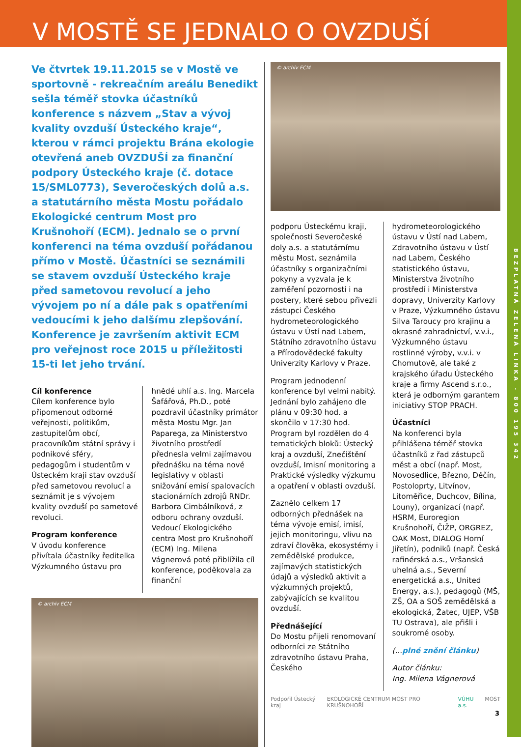V MOSTĚ SE JEDNALO O OVZDUŠÍ
BEZPLATNÁ ZELENÁ LINKA - 800 195 342
Ve čtvrtek 19.11.2015 se v Mostě ve sportovně - rekreačním areálu Benedikt sešla téměř stovka účastníků konference s názvem „Stav a vývoj kvality ovzduší Ústeckého kraje“, kterou v rámci projektu Brána ekologie otevřená aneb OVZDUŠÍ za finanční podpory Ústeckého kraje (č. dotace 15/SML0773), Severočeských dolů a.s. a statutárního města Mostu pořádalo Ekologické centrum Most pro Krušnohoří (ECM). Jednalo se o první konferenci na téma ovzduší pořádanou přímo v Mostě. Účastníci se seznámili se stavem ovzduší Ústeckého kraje před sametovou revolucí a jeho vývojem po ní a dále pak s opatřeními vedoucími k jeho dalšímu zlepšování. Konference je završením aktivit ECM pro veřejnost roce 2015 u příležitosti 15-ti let jeho trvání.
Cíl konference
Cílem konference bylo připomenout odborné veřejnosti, politikům, zastupitelům obcí, pracovníkům státní správy i podnikové sféry, pedagogům i studentům v Ústeckém kraji stav ovzduší před sametovou revolucí a seznámit je s vývojem kvality ovzduší po sametové revoluci.
Program konference
V úvodu konference přivítala účastníky ředitelka Výzkumného ústavu pro
hnědé uhlí a.s. Ing. Marcela Šafářová, Ph.D., poté pozdravil účastníky primátor města Mostu Mgr. Jan Paparega, za Ministerstvo životního prostředí přednesla velmi zajímavou přednášku na téma nové legislativy v oblasti snižování emisí spalovacích stacionárních zdrojů RNDr. Barbora Cimbálníková, z odboru ochrany ovzduší. Vedoucí Ekologického centra Most pro Krušnohoří (ECM) Ing. Milena Vágnerová poté přiblížila cíl konference, poděkovala za finanční
© archiv ECM
© archiv ECM
podporu Ústeckému kraji, společnosti Severočeské doly a.s. a statutárnímu městu Most, seznámila účastníky s organizačními pokyny a vyzvala je k zaměření pozornosti i na postery, které sebou přivezli zástupci Českého hydrometeorologického ústavu v Ústí nad Labem, Státního zdravotního ústavu a Přírodovědecké fakulty Univerzity Karlovy v Praze.
Program jednodenní konference byl velmi nabitý. Jednání bylo zahájeno dle plánu v 09:30 hod. a skončilo v 17:30 hod. Program byl rozdělen do 4 tematických bloků: Ústecký kraj a ovzduší, Znečištění ovzduší, Imisní monitoring a Praktické výsledky výzkumu a opatření v oblasti ovzduší.
Zaznělo celkem 17 odborných přednášek na téma vývoje emisí, imisí, jejich monitoringu, vlivu na zdraví člověka, ekosystémy i zemědělské produkce, zajímavých statistických údajů a výsledků aktivit a výzkumných projektů, zabývajících se kvalitou ovzduší.
Přednášející
Do Mostu přijeli renomovaní odborníci ze Státního zdravotního ústavu Praha, Českého
hydrometeorologického ústavu v Ústí nad Labem, Zdravotního ústavu v Ústí nad Labem, Českého statistického ústavu, Ministerstva životního prostředí i Ministerstva dopravy, Univerzity Karlovy v Praze, Výzkumného ústavu Silva Taroucy pro krajinu a okrasné zahradnictví, v.v.i., Výzkumného ústavu rostlinné výroby, v.v.i. v Chomutově, ale také z krajského úřadu Ústeckého kraje a firmy Ascend s.r.o., která je odborným garantem iniciativy STOP PRACH.
Účastníci
Na konferenci byla přihlášena téměř stovka účastníků z řad zástupců měst a obcí (např. Most, Novosedlice, Březno, Děčín, Postoloprty, Litvínov, Litoměřice, Duchcov, Bílina, Louny), organizací (např. HSRM, Euroregion Krušnohoří, ČIŽP, ORGREZ, OAK Most, DIALOG Horní Jiřetín), podniků (např. Česká rafinérská a.s., Vršanská uhelná a.s., Severní energetická a.s., United Energy, a.s.), pedagogů (MŠ, ZŠ, OA a SOŠ zemědělská a ekologická, Žatec, UJEP, VŠB TU Ostrava), ale přišli i soukromé osoby.
(...plné znění článku)
Autor článku:
Ing. Milena Vágnerová
Podpořil Ústecký kraj EKOLOGICKÉ CENTRUM MOST PRO KRUŠNOHOŘÍ VÚHU a.s. MOST
3